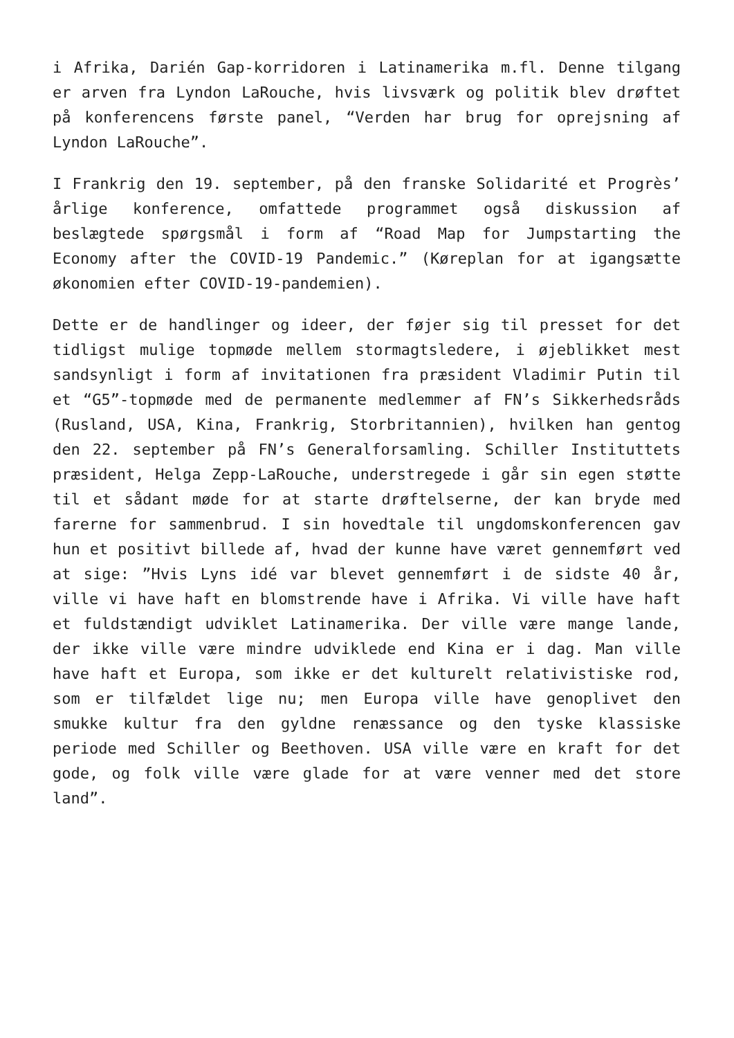i Afrika, Darién Gap-korridoren i Latinamerika m.fl. Denne tilgang er arven fra Lyndon LaRouche, hvis livsværk og politik blev drøftet på konferencens første panel, “Verden har brug for oprejsning af Lyndon LaRouche”.
I Frankrig den 19. september, på den franske Solidarité et Progrès’ årlige konference, omfattede programmet også diskussion af beslægtede spørgsmål i form af “Road Map for Jumpstarting the Economy after the COVID-19 Pandemic.” (Køreplan for at igangsætte økonomien efter COVID-19-pandemien).
Dette er de handlinger og ideer, der føjer sig til presset for det tidligst mulige topmøde mellem stormagtsledere, i øjeblikket mest sandsynligt i form af invitationen fra præsident Vladimir Putin til et “G5”-topmøde med de permanente medlemmer af FN’s Sikkerhedsråds (Rusland, USA, Kina, Frankrig, Storbritannien), hvilken han gentog den 22. september på FN’s Generalforsamling. Schiller Instituttets præsident, Helga Zepp-LaRouche, understregede i går sin egen støtte til et sådant møde for at starte drøftelserne, der kan bryde med farerne for sammenbrud. I sin hovedtale til ungdomskonferencen gav hun et positivt billede af, hvad der kunne have været gennemført ved at sige: ”Hvis Lyns idé var blevet gennemført i de sidste 40 år, ville vi have haft en blomstrende have i Afrika. Vi ville have haft et fuldstændigt udviklet Latinamerika. Der ville være mange lande, der ikke ville være mindre udviklede end Kina er i dag. Man ville have haft et Europa, som ikke er det kulturelt relativistiske rod, som er tilfældet lige nu; men Europa ville have genoplivet den smukke kultur fra den gyldne renæssance og den tyske klassiske periode med Schiller og Beethoven. USA ville være en kraft for det gode, og folk ville være glade for at være venner med det store land”.